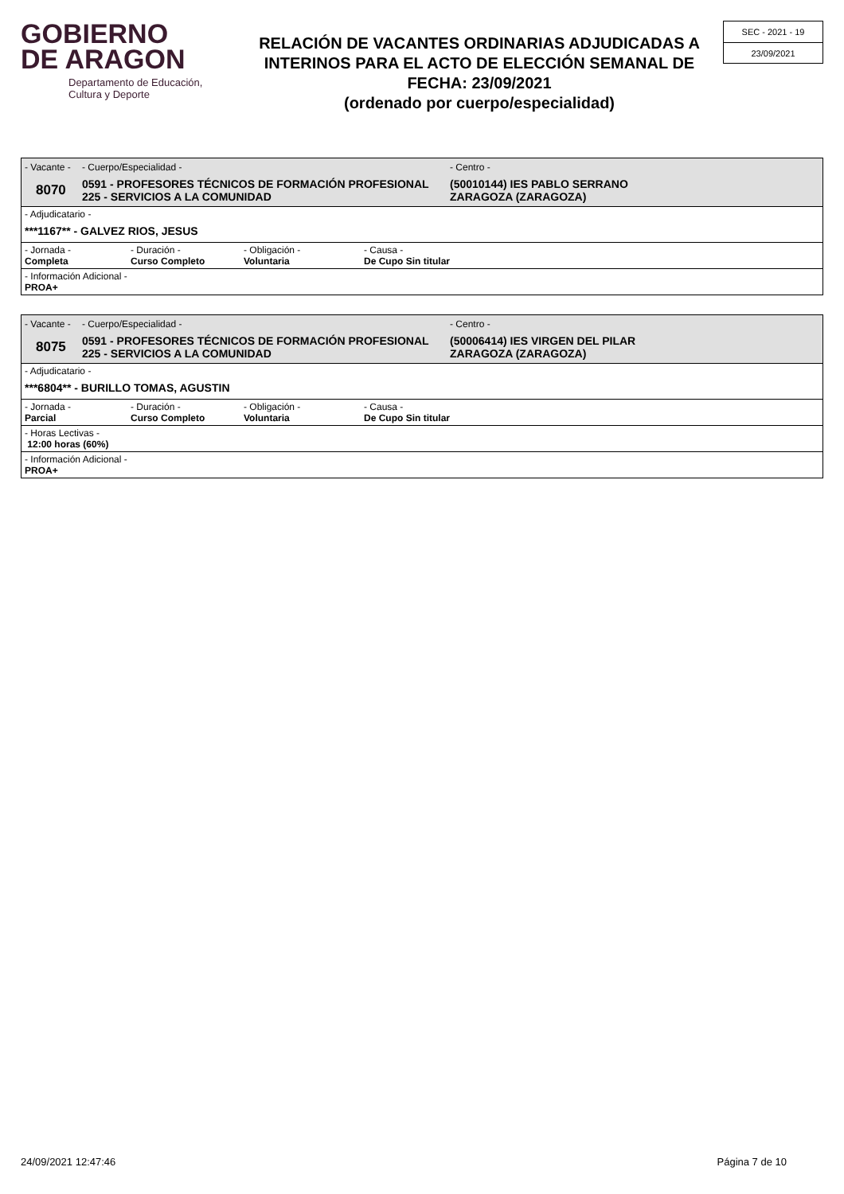GOBIERNO
DE ARAGON
Departamento de Educación,
Cultura y Deporte
RELACIÓN DE VACANTES ORDINARIAS ADJUDICADAS A INTERINOS PARA EL ACTO DE ELECCIÓN SEMANAL DE FECHA: 23/09/2021
(ordenado por cuerpo/especialidad)
SEC - 2021 - 19
23/09/2021
- Vacante -
8070
- Cuerpo/Especialidad -
0591 - PROFESORES TÉCNICOS DE FORMACIÓN PROFESIONAL
225 - SERVICIOS A LA COMUNIDAD
- Centro -
(50010144) IES PABLO SERRANO
ZARAGOZA (ZARAGOZA)
- Adjudicatario -
***1167** - GALVEZ RIOS, JESUS
- Jornada -
Completa
- Duración -
Curso Completo
- Obligación -
Voluntaria
- Causa -
De Cupo Sin titular
- Información Adicional -
PROA+
- Vacante -
8075
- Cuerpo/Especialidad -
0591 - PROFESORES TÉCNICOS DE FORMACIÓN PROFESIONAL
225 - SERVICIOS A LA COMUNIDAD
- Centro -
(50006414) IES VIRGEN DEL PILAR
ZARAGOZA (ZARAGOZA)
- Adjudicatario -
***6804** - BURILLO TOMAS, AGUSTIN
- Jornada -
Parcial
- Duración -
Curso Completo
- Obligación -
Voluntaria
- Causa -
De Cupo Sin titular
- Horas Lectivas -
12:00 horas (60%)
- Información Adicional -
PROA+
24/09/2021 12:47:46 Página 7 de 10